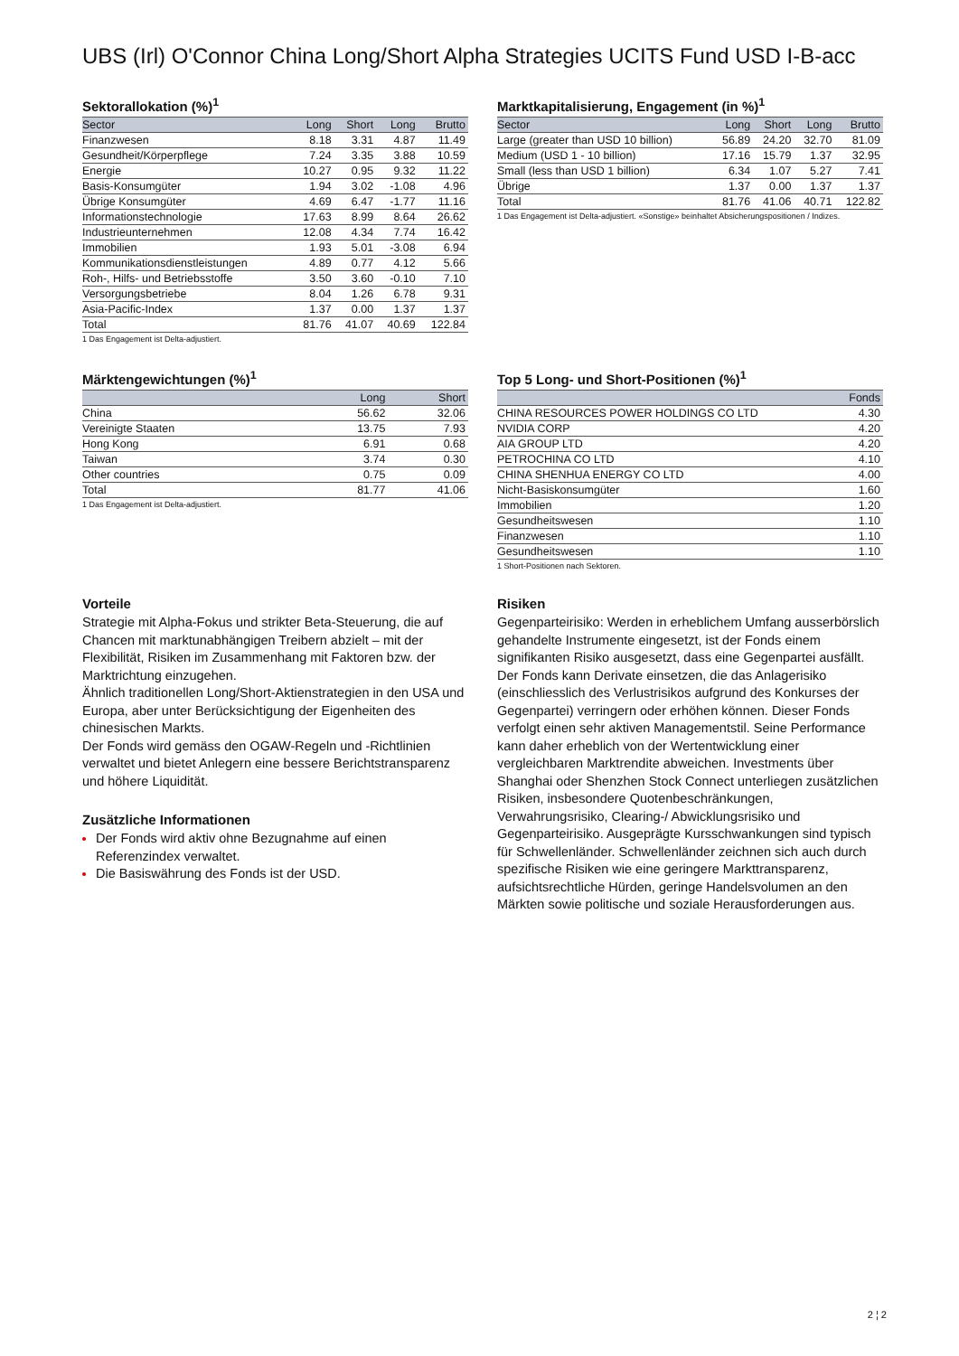UBS (Irl) O'Connor China Long/Short Alpha Strategies UCITS Fund USD I-B-acc
Sektorallokation (%)<sup>1</sup>
| Sector | Long | Short | Long | Brutto |
| --- | --- | --- | --- | --- |
| Finanzwesen | 8.18 | 3.31 | 4.87 | 11.49 |
| Gesundheit/Körperpflege | 7.24 | 3.35 | 3.88 | 10.59 |
| Energie | 10.27 | 0.95 | 9.32 | 11.22 |
| Basis-Konsumgüter | 1.94 | 3.02 | -1.08 | 4.96 |
| Übrige Konsumgüter | 4.69 | 6.47 | -1.77 | 11.16 |
| Informationstechnologie | 17.63 | 8.99 | 8.64 | 26.62 |
| Industrieunternehmen | 12.08 | 4.34 | 7.74 | 16.42 |
| Immobilien | 1.93 | 5.01 | -3.08 | 6.94 |
| Kommunikationsdienstleistungen | 4.89 | 0.77 | 4.12 | 5.66 |
| Roh-, Hilfs- und Betriebsstoffe | 3.50 | 3.60 | -0.10 | 7.10 |
| Versorgungsbetriebe | 8.04 | 1.26 | 6.78 | 9.31 |
| Asia-Pacific-Index | 1.37 | 0.00 | 1.37 | 1.37 |
| Total | 81.76 | 41.07 | 40.69 | 122.84 |
1 Das Engagement ist Delta-adjustiert.
Marktkapitalisierung, Engagement (in %)<sup>1</sup>
| Sector | Long | Short | Long | Brutto |
| --- | --- | --- | --- | --- |
| Large (greater than USD 10 billion) | 56.89 | 24.20 | 32.70 | 81.09 |
| Medium (USD 1 - 10 billion) | 17.16 | 15.79 | 1.37 | 32.95 |
| Small (less than USD 1 billion) | 6.34 | 1.07 | 5.27 | 7.41 |
| Übrige | 1.37 | 0.00 | 1.37 | 1.37 |
| Total | 81.76 | 41.06 | 40.71 | 122.82 |
1 Das Engagement ist Delta-adjustiert. «Sonstige» beinhaltet Absicherungspositionen / Indizes.
Märktengewichtungen (%)<sup>1</sup>
| | Long | Short |
| --- | --- | --- |
| China | 56.62 | 32.06 |
| Vereinigte Staaten | 13.75 | 7.93 |
| Hong Kong | 6.91 | 0.68 |
| Taiwan | 3.74 | 0.30 |
| Other countries | 0.75 | 0.09 |
| Total | 81.77 | 41.06 |
1 Das Engagement ist Delta-adjustiert.
Top 5 Long- und Short-Positionen (%)<sup>1</sup>
| | Fonds |
| --- | --- |
| CHINA RESOURCES POWER HOLDINGS CO LTD | 4.30 |
| NVIDIA CORP | 4.20 |
| AIA GROUP LTD | 4.20 |
| PETROCHINA CO LTD | 4.10 |
| CHINA SHENHUA ENERGY CO LTD | 4.00 |
| Nicht-Basiskonsumgüter | 1.60 |
| Immobilien | 1.20 |
| Gesundheitswesen | 1.10 |
| Finanzwesen | 1.10 |
| Gesundheitswesen | 1.10 |
1 Short-Positionen nach Sektoren.
Vorteile
Strategie mit Alpha-Fokus und strikter Beta-Steuerung, die auf Chancen mit marktunabhängigen Treibern abzielt – mit der Flexibilität, Risiken im Zusammenhang mit Faktoren bzw. der Marktrichtung einzugehen.
Ähnlich traditionellen Long/Short-Aktienstrategien in den USA und Europa, aber unter Berücksichtigung der Eigenheiten des chinesischen Markts.
Der Fonds wird gemäss den OGAW-Regeln und -Richtlinien verwaltet und bietet Anlegern eine bessere Berichtstransparenz und höhere Liquidität.
Zusätzliche Informationen
Der Fonds wird aktiv ohne Bezugnahme auf einen Referenzindex verwaltet.
Die Basiswährung des Fonds ist der USD.
Risiken
Gegenparteirisiko: Werden in erheblichem Umfang ausserbörslich gehandelte Instrumente eingesetzt, ist der Fonds einem signifikanten Risiko ausgesetzt, dass eine Gegenpartei ausfällt. Der Fonds kann Derivate einsetzen, die das Anlagerisiko (einschliesslich des Verlustrisikos aufgrund des Konkurses der Gegenpartei) verringern oder erhöhen können. Dieser Fonds verfolgt einen sehr aktiven Managementstil. Seine Performance kann daher erheblich von der Wertentwicklung einer vergleichbaren Marktrendite abweichen. Investments über Shanghai oder Shenzhen Stock Connect unterliegen zusätzlichen Risiken, insbesondere Quotenbeschränkungen, Verwahrungsrisiko, Clearing-/ Abwicklungsrisiko und Gegenparteirisiko. Ausgeprägte Kursschwankungen sind typisch für Schwellenländer. Schwellenländer zeichnen sich auch durch spezifische Risiken wie eine geringere Markttransparenz, aufsichtsrechtliche Hürden, geringe Handelsvolumen an den Märkten sowie politische und soziale Herausforderungen aus.
2 ¦ 2